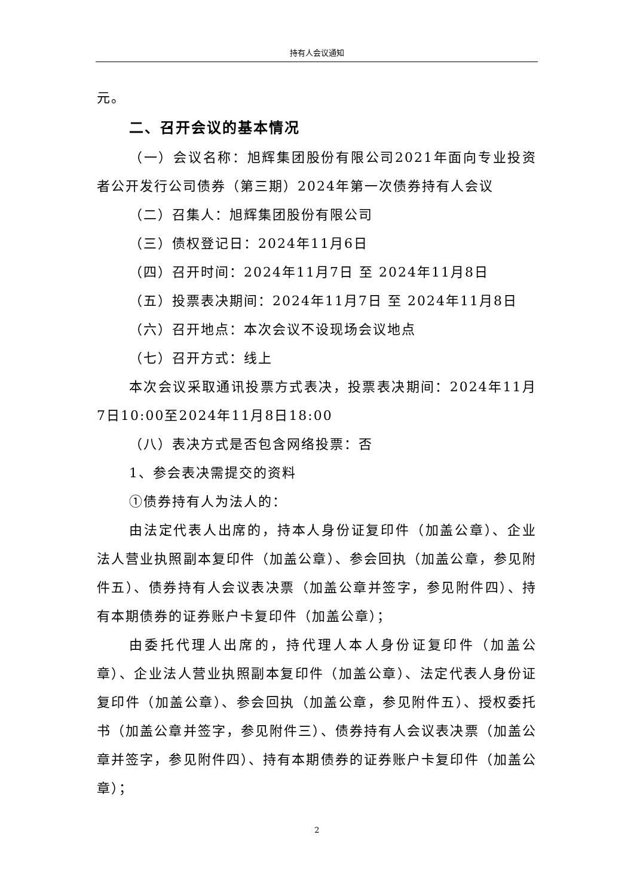持有人会议通知
元。
二、召开会议的基本情况
（一）会议名称：旭辉集团股份有限公司2021年面向专业投资者公开发行公司债券（第三期）2024年第一次债券持有人会议
（二）召集人：旭辉集团股份有限公司
（三）债权登记日：2024年11月6日
（四）召开时间：2024年11月7日 至 2024年11月8日
（五）投票表决期间：2024年11月7日 至 2024年11月8日
（六）召开地点：本次会议不设现场会议地点
（七）召开方式：线上
本次会议采取通讯投票方式表决，投票表决期间：2024年11月7日10:00至2024年11月8日18:00
（八）表决方式是否包含网络投票：否
1、参会表决需提交的资料
①债券持有人为法人的：
由法定代表人出席的，持本人身份证复印件（加盖公章）、企业法人营业执照副本复印件（加盖公章）、参会回执（加盖公章，参见附件五）、债券持有人会议表决票（加盖公章并签字，参见附件四）、持有本期债券的证券账户卡复印件（加盖公章）；
由委托代理人出席的，持代理人本人身份证复印件（加盖公章）、企业法人营业执照副本复印件（加盖公章）、法定代表人身份证复印件（加盖公章）、参会回执（加盖公章，参见附件五）、授权委托书（加盖公章并签字，参见附件三）、债券持有人会议表决票（加盖公章并签字，参见附件四）、持有本期债券的证券账户卡复印件（加盖公章）；
2